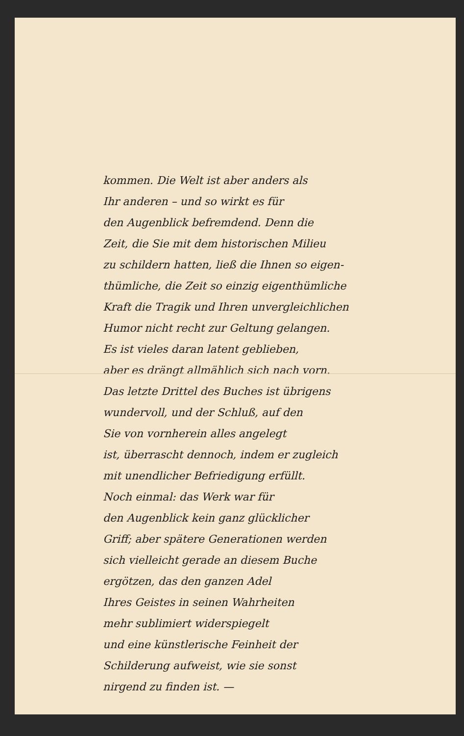kommen. Die Welt ist aber anders als
Ihr anderen – und so wirkt es für
den Augenblick befremdend. Denn die
Zeit, die Sie mit dem historischen Milieu
zu schildern hatten, ließ die Ihnen so eigen-
thümliche, die Zeit so einzig eigenthümliche
Kraft die Tragik und Ihren unvergleichlichen
Humor nicht recht zur Geltung gelangen.
Es ist vieles daran latent geblieben,
aber es drängt allmählich sich nach vorn.
Das letzte Drittel des Buches ist übrigens
wundervoll, und der Schluß, auf den
Sie von vornherein alles angelegt
ist, überrascht dennoch, indem er zugleich
mit unendlicher Befriedigung erfüllt.
Noch einmal: das Werk war für
den Augenblick kein ganz glücklicher
Griff; aber spätere Generationen werden
sich vielleicht gerade an diesem Buche
ergötzen, das den ganzen Adel
Ihres Geistes in seinen Wahrheiten
mehr sublimiert widerspiegelt
und eine künstlerische Feinheit der
Schilderung aufweist, wie sie sonst
nirgend zu finden ist. —